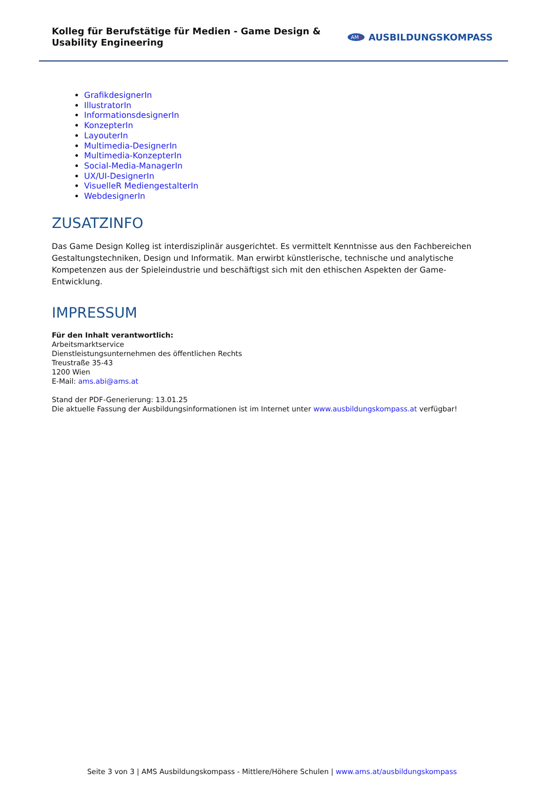Kolleg für Berufstätige für Medien - Game Design & Usability Engineering
AMs AUSBILDUNGSKOMPASS
GrafikdesignerIn
IllustratorIn
InformationsdesignerIn
KonzepterIn
LayouterIn
Multimedia-DesignerIn
Multimedia-KonzepterIn
Social-Media-ManagerIn
UX/UI-DesignerIn
VisuelleR MediengestalterIn
WebdesignerIn
ZUSATZINFO
Das Game Design Kolleg ist interdisziplinär ausgerichtet. Es vermittelt Kenntnisse aus den Fachbereichen Gestaltungstechniken, Design und Informatik. Man erwirbt künstlerische, technische und analytische Kompetenzen aus der Spieleindustrie und beschäftigst sich mit den ethischen Aspekten der Game-Entwicklung.
IMPRESSUM
Für den Inhalt verantwortlich:
Arbeitsmarktservice
Dienstleistungsunternehmen des öffentlichen Rechts
Treustraße 35-43
1200 Wien
E-Mail: ams.abi@ams.at
Stand der PDF-Generierung: 13.01.25
Die aktuelle Fassung der Ausbildungsinformationen ist im Internet unter www.ausbildungskompass.at verfügbar!
Seite 3 von 3 | AMS Ausbildungskompass - Mittlere/Höhere Schulen | www.ams.at/ausbildungskompass